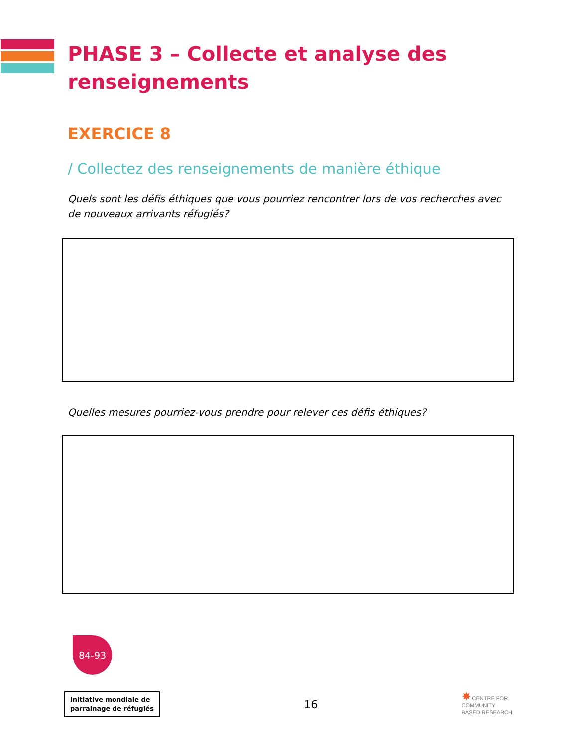PHASE 3 – Collecte et analyse des renseignements
EXERCICE 8
/ Collectez des renseignements de manière éthique
Quels sont les défis éthiques que vous pourriez rencontrer lors de vos recherches avec de nouveaux arrivants réfugiés?
Quelles mesures pourriez-vous prendre pour relever ces défis éthiques?
84-93
Initiative mondiale de
parrainage de réfugiés
16
✸ CENTRE FOR
COMMUNITY
BASED RESEARCH